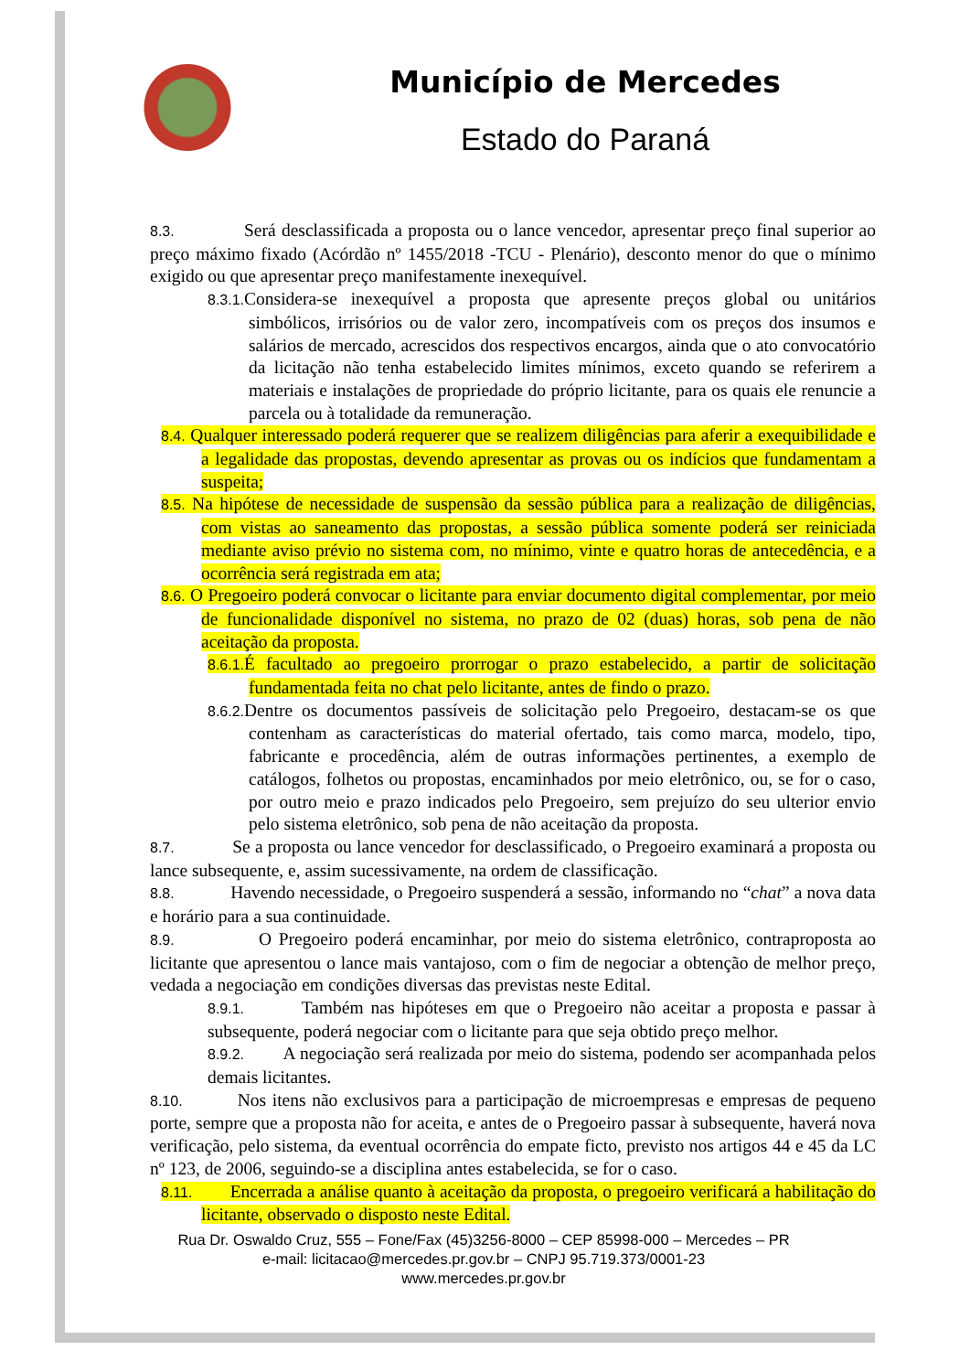Município de Mercedes
Estado do Paraná
8.3. Será desclassificada a proposta ou o lance vencedor, apresentar preço final superior ao preço máximo fixado (Acórdão nº 1455/2018 -TCU - Plenário), desconto menor do que o mínimo exigido ou que apresentar preço manifestamente inexequível.
8.3.1. Considera-se inexequível a proposta que apresente preços global ou unitários simbólicos, irrisórios ou de valor zero, incompatíveis com os preços dos insumos e salários de mercado, acrescidos dos respectivos encargos, ainda que o ato convocatório da licitação não tenha estabelecido limites mínimos, exceto quando se referirem a materiais e instalações de propriedade do próprio licitante, para os quais ele renuncie a parcela ou à totalidade da remuneração.
8.4. Qualquer interessado poderá requerer que se realizem diligências para aferir a exequibilidade e a legalidade das propostas, devendo apresentar as provas ou os indícios que fundamentam a suspeita;
8.5. Na hipótese de necessidade de suspensão da sessão pública para a realização de diligências, com vistas ao saneamento das propostas, a sessão pública somente poderá ser reiniciada mediante aviso prévio no sistema com, no mínimo, vinte e quatro horas de antecedência, e a ocorrência será registrada em ata;
8.6. O Pregoeiro poderá convocar o licitante para enviar documento digital complementar, por meio de funcionalidade disponível no sistema, no prazo de 02 (duas) horas, sob pena de não aceitação da proposta.
8.6.1. É facultado ao pregoeiro prorrogar o prazo estabelecido, a partir de solicitação fundamentada feita no chat pelo licitante, antes de findo o prazo.
8.6.2. Dentre os documentos passíveis de solicitação pelo Pregoeiro, destacam-se os que contenham as características do material ofertado, tais como marca, modelo, tipo, fabricante e procedência, além de outras informações pertinentes, a exemplo de catálogos, folhetos ou propostas, encaminhados por meio eletrônico, ou, se for o caso, por outro meio e prazo indicados pelo Pregoeiro, sem prejuízo do seu ulterior envio pelo sistema eletrônico, sob pena de não aceitação da proposta.
8.7. Se a proposta ou lance vencedor for desclassificado, o Pregoeiro examinará a proposta ou lance subsequente, e, assim sucessivamente, na ordem de classificação.
8.8. Havendo necessidade, o Pregoeiro suspenderá a sessão, informando no “chat” a nova data e horário para a sua continuidade.
8.9. O Pregoeiro poderá encaminhar, por meio do sistema eletrônico, contraproposta ao licitante que apresentou o lance mais vantajoso, com o fim de negociar a obtenção de melhor preço, vedada a negociação em condições diversas das previstas neste Edital.
8.9.1. Também nas hipóteses em que o Pregoeiro não aceitar a proposta e passar à subsequente, poderá negociar com o licitante para que seja obtido preço melhor.
8.9.2. A negociação será realizada por meio do sistema, podendo ser acompanhada pelos demais licitantes.
8.10. Nos itens não exclusivos para a participação de microempresas e empresas de pequeno porte, sempre que a proposta não for aceita, e antes de o Pregoeiro passar à subsequente, haverá nova verificação, pelo sistema, da eventual ocorrência do empate ficto, previsto nos artigos 44 e 45 da LC nº 123, de 2006, seguindo-se a disciplina antes estabelecida, se for o caso.
8.11. Encerrada a análise quanto à aceitação da proposta, o pregoeiro verificará a habilitação do licitante, observado o disposto neste Edital.
Rua Dr. Oswaldo Cruz, 555 – Fone/Fax (45)3256-8000 – CEP 85998-000 – Mercedes – PR
e-mail: licitacao@mercedes.pr.gov.br – CNPJ 95.719.373/0001-23
www.mercedes.pr.gov.br